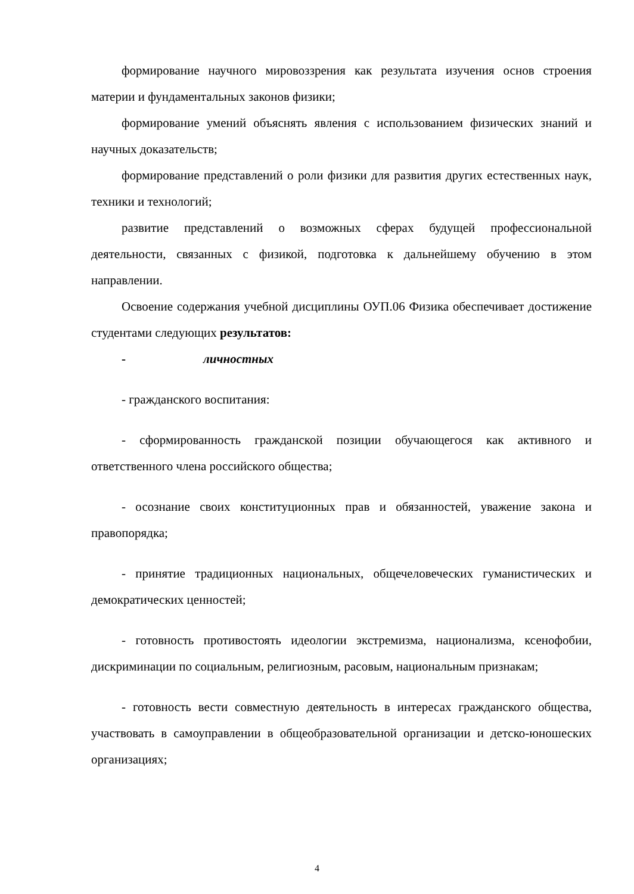формирование научного мировоззрения как результата изучения основ строения материи и фундаментальных законов физики;
формирование умений объяснять явления с использованием физических знаний и научных доказательств;
формирование представлений о роли физики для развития других естественных наук, техники и технологий;
развитие представлений о возможных сферах будущей профессиональной деятельности, связанных с физикой, подготовка к дальнейшему обучению в этом направлении.
Освоение содержания учебной дисциплины ОУП.06 Физика обеспечивает достижение студентами следующих результатов:
- личностных
- гражданского воспитания:
- сформированность гражданской позиции обучающегося как активного и ответственного члена российского общества;
- осознание своих конституционных прав и обязанностей, уважение закона и правопорядка;
- принятие традиционных национальных, общечеловеческих гуманистических и демократических ценностей;
- готовность противостоять идеологии экстремизма, национализма, ксенофобии, дискриминации по социальным, религиозным, расовым, национальным признакам;
- готовность вести совместную деятельность в интересах гражданского общества, участвовать в самоуправлении в общеобразовательной организации и детско-юношеских организациях;
4